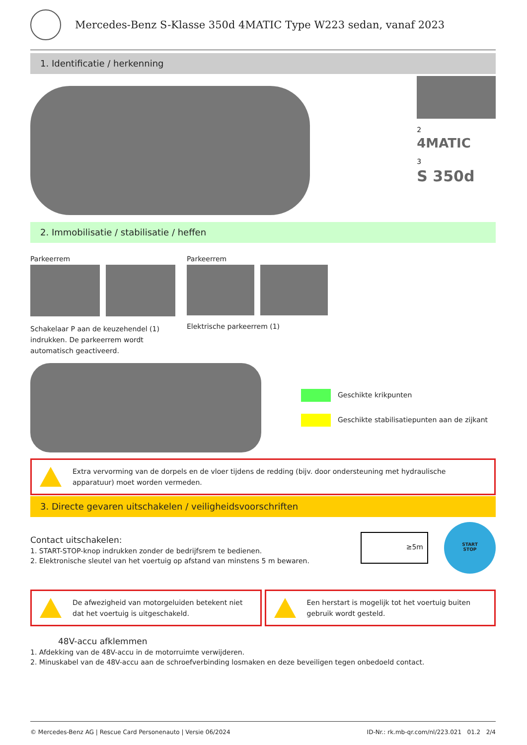Mercedes-Benz S-Klasse 350d 4MATIC Type W223 sedan, vanaf 2023
1. Identificatie / herkenning
2
4MATIC
3
S 350d
2. Immobilisatie / stabilisatie / heffen
Parkeerrem
Schakelaar P aan de keuzehendel (1) indrukken. De parkeerrem wordt automatisch geactiveerd.
Parkeerrem
Elektrische parkeerrem (1)
Geschikte krikpunten
Geschikte stabilisatiepunten aan de zijkant
Extra vervorming van de dorpels en de vloer tijdens de redding (bijv. door ondersteuning met hydraulische apparatuur) moet worden vermeden.
3. Directe gevaren uitschakelen / veiligheidsvoorschriften
Contact uitschakelen:
1. START-STOP-knop indrukken zonder de bedrijfsrem te bedienen.
2. Elektronische sleutel van het voertuig op afstand van minstens 5 m bewaren.
≥5m
START
STOP
De afwezigheid van motorgeluiden betekent niet dat het voertuig is uitgeschakeld.
Een herstart is mogelijk tot het voertuig buiten gebruik wordt gesteld.
48V-accu afklemmen
1. Afdekking van de 48V-accu in de motorruimte verwijderen.
2. Minuskabel van de 48V-accu aan de schroefverbinding losmaken en deze beveiligen tegen onbedoeld contact.
© Mercedes-Benz AG | Rescue Card Personenauto | Versie 06/2024 ID-Nr.: rk.mb-qr.com/nl/223.021 01.2 2/4